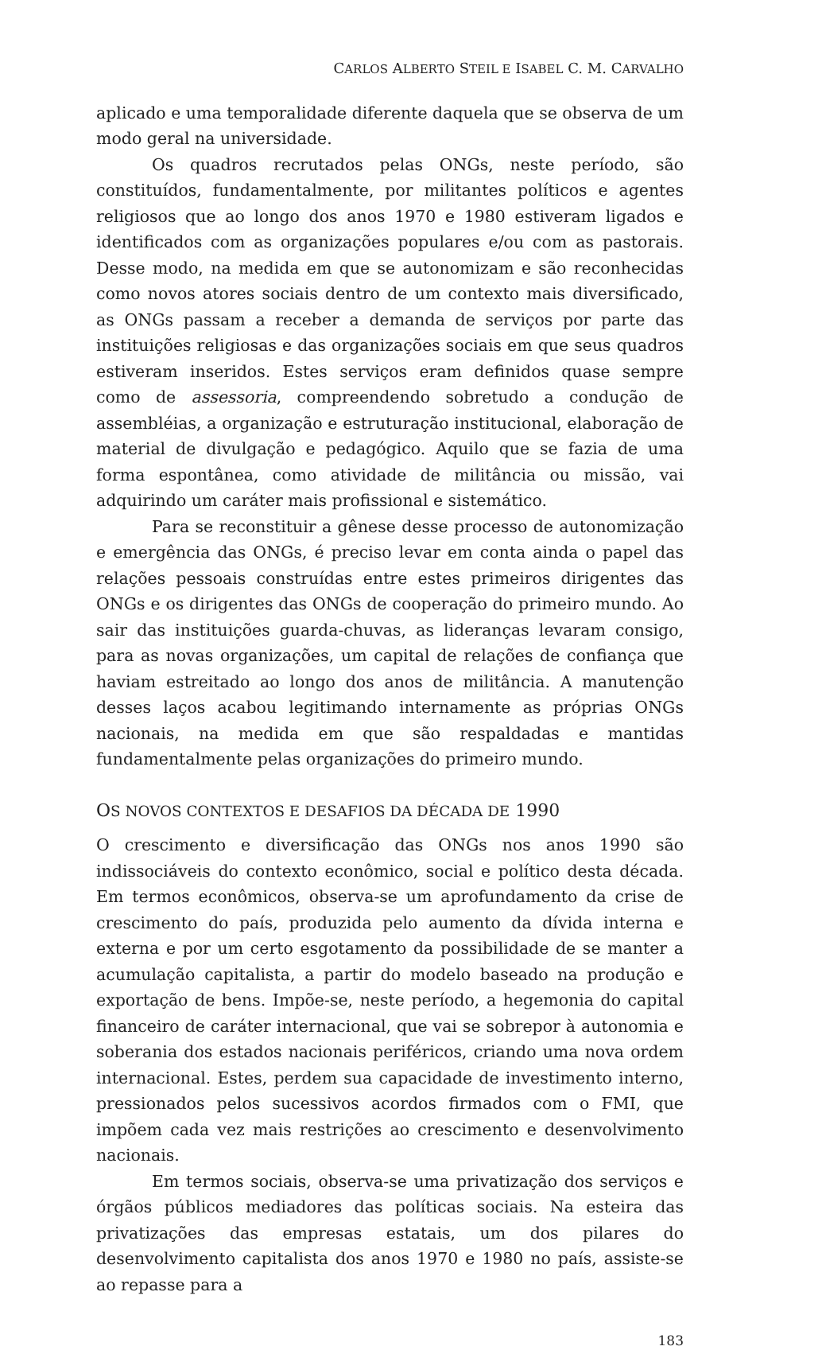CARLOS ALBERTO STEIL E ISABEL C. M. CARVALHO
aplicado e uma temporalidade diferente daquela que se observa de um modo geral na universidade.
Os quadros recrutados pelas ONGs, neste período, são constituídos, fundamentalmente, por militantes políticos e agentes religiosos que ao longo dos anos 1970 e 1980 estiveram ligados e identificados com as organizações populares e/ou com as pastorais. Desse modo, na medida em que se autonomizam e são reconhecidas como novos atores sociais dentro de um contexto mais diversificado, as ONGs passam a receber a demanda de serviços por parte das instituições religiosas e das organizações sociais em que seus quadros estiveram inseridos. Estes serviços eram definidos quase sempre como de assessoria, compreendendo sobretudo a condução de assembléias, a organização e estruturação institucional, elaboração de material de divulgação e pedagógico. Aquilo que se fazia de uma forma espontânea, como atividade de militância ou missão, vai adquirindo um caráter mais profissional e sistemático.
Para se reconstituir a gênese desse processo de autonomização e emergência das ONGs, é preciso levar em conta ainda o papel das relações pessoais construídas entre estes primeiros dirigentes das ONGs e os dirigentes das ONGs de cooperação do primeiro mundo. Ao sair das instituições guarda-chuvas, as lideranças levaram consigo, para as novas organizações, um capital de relações de confiança que haviam estreitado ao longo dos anos de militância. A manutenção desses laços acabou legitimando internamente as próprias ONGs nacionais, na medida em que são respaldadas e mantidas fundamentalmente pelas organizações do primeiro mundo.
OS NOVOS CONTEXTOS E DESAFIOS DA DÉCADA DE 1990
O crescimento e diversificação das ONGs nos anos 1990 são indissociáveis do contexto econômico, social e político desta década. Em termos econômicos, observa-se um aprofundamento da crise de crescimento do país, produzida pelo aumento da dívida interna e externa e por um certo esgotamento da possibilidade de se manter a acumulação capitalista, a partir do modelo baseado na produção e exportação de bens. Impõe-se, neste período, a hegemonia do capital financeiro de caráter internacional, que vai se sobrepor à autonomia e soberania dos estados nacionais periféricos, criando uma nova ordem internacional. Estes, perdem sua capacidade de investimento interno, pressionados pelos sucessivos acordos firmados com o FMI, que impõem cada vez mais restrições ao crescimento e desenvolvimento nacionais.
Em termos sociais, observa-se uma privatização dos serviços e órgãos públicos mediadores das políticas sociais. Na esteira das privatizações das empresas estatais, um dos pilares do desenvolvimento capitalista dos anos 1970 e 1980 no país, assiste-se ao repasse para a
183